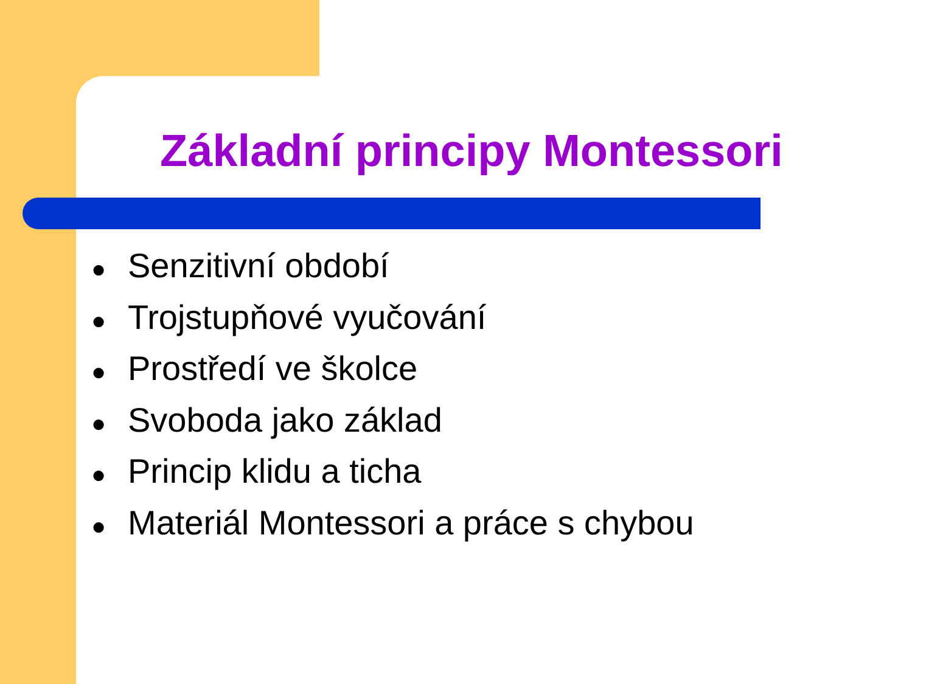Základní principy Montessori
● Senzitivní období
● Trojstupňové vyučování
● Prostředí ve školce
● Svoboda jako základ
● Princip klidu a ticha
● Materiál Montessori a práce s chybou